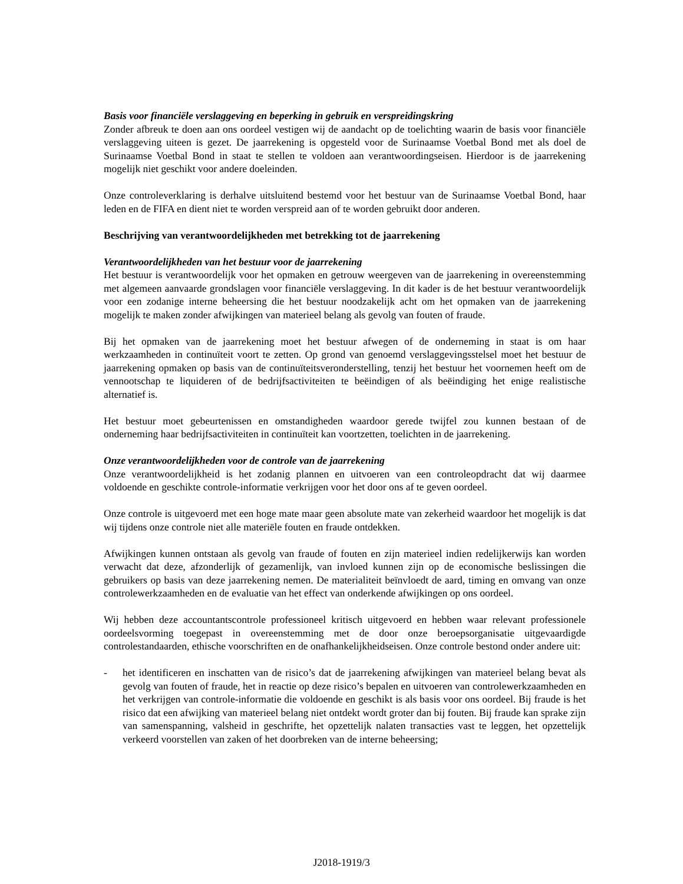Basis voor financiële verslaggeving en beperking in gebruik en verspreidingskring
Zonder afbreuk te doen aan ons oordeel vestigen wij de aandacht op de toelichting waarin de basis voor financiële verslaggeving uiteen is gezet. De jaarrekening is opgesteld voor de Surinaamse Voetbal Bond met als doel de Surinaamse Voetbal Bond in staat te stellen te voldoen aan verantwoordingseisen. Hierdoor is de jaarrekening mogelijk niet geschikt voor andere doeleinden.
Onze controleverklaring is derhalve uitsluitend bestemd voor het bestuur van de Surinaamse Voetbal Bond, haar leden en de FIFA en dient niet te worden verspreid aan of te worden gebruikt door anderen.
Beschrijving van verantwoordelijkheden met betrekking tot de jaarrekening
Verantwoordelijkheden van het bestuur voor de jaarrekening
Het bestuur is verantwoordelijk voor het opmaken en getrouw weergeven van de jaarrekening in overeenstemming met algemeen aanvaarde grondslagen voor financiële verslaggeving. In dit kader is de het bestuur verantwoordelijk voor een zodanige interne beheersing die het bestuur noodzakelijk acht om het opmaken van de jaarrekening mogelijk te maken zonder afwijkingen van materieel belang als gevolg van fouten of fraude.
Bij het opmaken van de jaarrekening moet het bestuur afwegen of de onderneming in staat is om haar werkzaamheden in continuïteit voort te zetten. Op grond van genoemd verslaggevingsstelsel moet het bestuur de jaarrekening opmaken op basis van de continuïteitsveronderstelling, tenzij het bestuur het voornemen heeft om de vennootschap te liquideren of de bedrijfsactiviteiten te beëindigen of als beëindiging het enige realistische alternatief is.
Het bestuur moet gebeurtenissen en omstandigheden waardoor gerede twijfel zou kunnen bestaan of de onderneming haar bedrijfsactiviteiten in continuïteit kan voortzetten, toelichten in de jaarrekening.
Onze verantwoordelijkheden voor de controle van de jaarrekening
Onze verantwoordelijkheid is het zodanig plannen en uitvoeren van een controleopdracht dat wij daarmee voldoende en geschikte controle-informatie verkrijgen voor het door ons af te geven oordeel.
Onze controle is uitgevoerd met een hoge mate maar geen absolute mate van zekerheid waardoor het mogelijk is dat wij tijdens onze controle niet alle materiële fouten en fraude ontdekken.
Afwijkingen kunnen ontstaan als gevolg van fraude of fouten en zijn materieel indien redelijkerwijs kan worden verwacht dat deze, afzonderlijk of gezamenlijk, van invloed kunnen zijn op de economische beslissingen die gebruikers op basis van deze jaarrekening nemen. De materialiteit beïnvloedt de aard, timing en omvang van onze controlewerkzaamheden en de evaluatie van het effect van onderkende afwijkingen op ons oordeel.
Wij hebben deze accountantscontrole professioneel kritisch uitgevoerd en hebben waar relevant professionele oordeelsvorming toegepast in overeenstemming met de door onze beroepsorganisatie uitgevaardigde controlestandaarden, ethische voorschriften en de onafhankelijkheidseisen. Onze controle bestond onder andere uit:
- het identificeren en inschatten van de risico’s dat de jaarrekening afwijkingen van materieel belang bevat als gevolg van fouten of fraude, het in reactie op deze risico’s bepalen en uitvoeren van controlewerkzaamheden en het verkrijgen van controle-informatie die voldoende en geschikt is als basis voor ons oordeel. Bij fraude is het risico dat een afwijking van materieel belang niet ontdekt wordt groter dan bij fouten. Bij fraude kan sprake zijn van samenspanning, valsheid in geschrifte, het opzettelijk nalaten transacties vast te leggen, het opzettelijk verkeerd voorstellen van zaken of het doorbreken van de interne beheersing;
J2018-1919/3